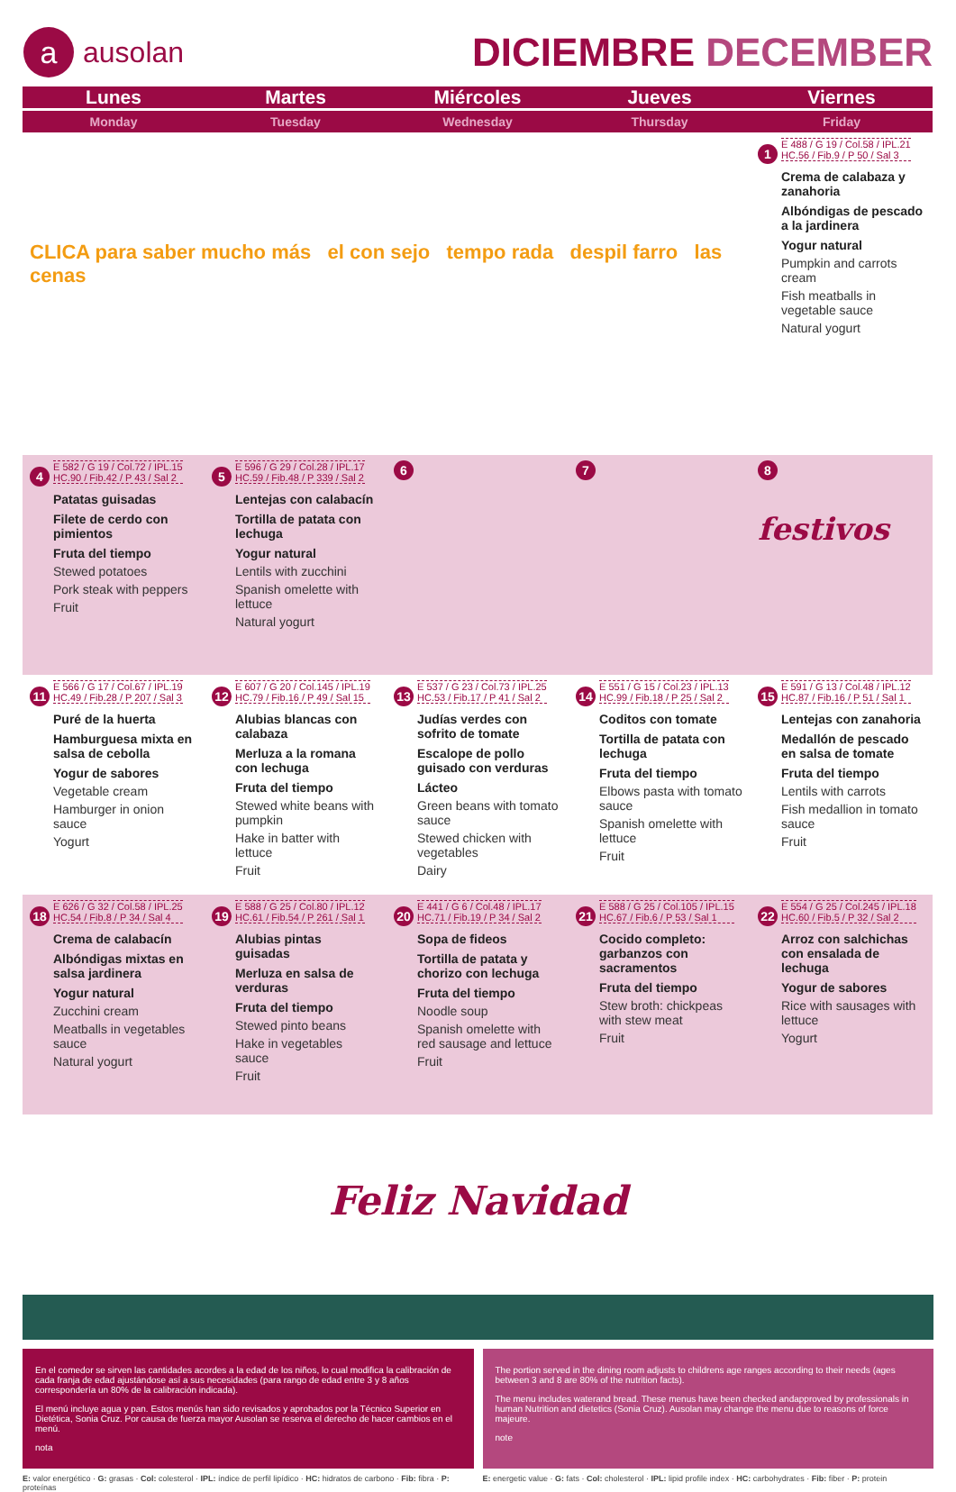aausolan
DICIEMBRE DECEMBER
| Lunes | Martes | Miércoles | Jueves | Viernes |
| --- | --- | --- | --- | --- |
| Monday | Tuesday | Wednesday | Thursday | Friday |
| CLICA para saber mucho más el con sejo tempo rada despil farro las cenas | | | | 1 E 488 / G 19 / Col.58 / IPL.21 HC.56 / Fib.9 / P 50 / Sal 3 Crema de calabaza y zanahoria Albóndigas de pescado a la jardinera Yogur natural Pumpkin and carrots cream Fish meatballs in vegetable sauce Natural yogurt |
| 4 E 582 / G 19 / Col.72 / IPL.15 HC.90 / Fib.42 / P 43 / Sal 2 Patatas guisadas Filete de cerdo con pimientos Fruta del tiempo Stewed potatoes Pork steak with peppers Fruit | 5 E 596 / G 29 / Col.28 / IPL.17 HC.59 / Fib.48 / P 339 / Sal 2 Lentejas con calabacín Tortilla de patata con lechuga Yogur natural Lentils with zucchini Spanish omelette with lettuce Natural yogurt | 6 | 7 | 8 festivos |
| 11 E 566 / G 17 / Col.67 / IPL.19 HC.49 / Fib.28 / P 207 / Sal 3 Puré de la huerta Hamburguesa mixta en salsa de cebolla Yogur de sabores Vegetable cream Hamburger in onion sauce Yogurt | 12 E 607 / G 20 / Col.145 / IPL.19 HC.79 / Fib.16 / P 49 / Sal 15 Alubias blancas con calabaza Merluza a la romana con lechuga Fruta del tiempo Stewed white beans with pumpkin Hake in batter with lettuce Fruit | 13 E 537 / G 23 / Col.73 / IPL.25 HC.53 / Fib.17 / P 41 / Sal 2 Judías verdes con sofrito de tomate Escalope de pollo guisado con verduras Lácteo Green beans with tomato sauce Stewed chicken with vegetables Dairy | 14 E 551 / G 15 / Col.23 / IPL.13 HC.99 / Fib.18 / P 25 / Sal 2 Coditos con tomate Tortilla de patata con lechuga Fruta del tiempo Elbows pasta with tomato sauce Spanish omelette with lettuce Fruit | 15 E 591 / G 13 / Col.48 / IPL.12 HC.87 / Fib.16 / P 51 / Sal 1 Lentejas con zanahoria Medallón de pescado en salsa de tomate Fruta del tiempo Lentils with carrots Fish medallion in tomato sauce Fruit |
| 18 E 626 / G 32 / Col.58 / IPL.25 HC.54 / Fib.8 / P 34 / Sal 4 Crema de calabacín Albóndigas mixtas en salsa jardinera Yogur natural Zucchini cream Meatballs in vegetables sauce Natural yogurt | 19 E 588 / G 25 / Col.80 / IPL.12 HC.61 / Fib.54 / P 261 / Sal 1 Alubias pintas guisadas Merluza en salsa de verduras Fruta del tiempo Stewed pinto beans Hake in vegetables sauce Fruit | 20 E 441 / G 6 / Col.48 / IPL.17 HC.71 / Fib.19 / P 34 / Sal 2 Sopa de fideos Tortilla de patata y chorizo con lechuga Fruta del tiempo Noodle soup Spanish omelette with red sausage and lettuce Fruit | 21 E 588 / G 25 / Col.105 / IPL.15 HC.67 / Fib.6 / P 53 / Sal 1 Cocido completo: garbanzos con sacramentos Fruta del tiempo Stew broth: chickpeas with stew meat Fruit | 22 E 554 / G 25 / Col.245 / IPL.18 HC.60 / Fib.5 / P 32 / Sal 2 Arroz con salchichas con ensalada de lechuga Yogur de sabores Rice with sausages with lettuce Yogurt |
Feliz Navidad
En el comedor se sirven las cantidades acordes a la edad de los niños, lo cual modifica la calibración de cada franja de edad ajustándose así a sus necesidades (para rango de edad entre 3 y 8 años correspondería un 80% de la calibración indicada).
El menú incluye agua y pan. Estos menús han sido revisados y aprobados por la Técnico Superior en Dietética, Sonia Cruz. Por causa de fuerza mayor Ausolan se reserva el derecho de hacer cambios en el menú.
nota
The portion served in the dining room adjusts to childrens age ranges according to their needs (ages between 3 and 8 are 80% of the nutrition facts).
The menu includes waterand bread. These menus have been checked andapproved by professionals in human Nutrition and dietetics (Sonia Cruz). Ausolan may change the menu due to reasons of force majeure.
note
E: valor energético · G: grasas · Col: colesterol · IPL: índice de perfil lipídico · HC: hidratos de carbono · Fib: fibra · P: proteínas
E: energetic value · G: fats · Col: cholesterol · IPL: lipid profile index · HC: carbohydrates · Fib: fiber · P: protein